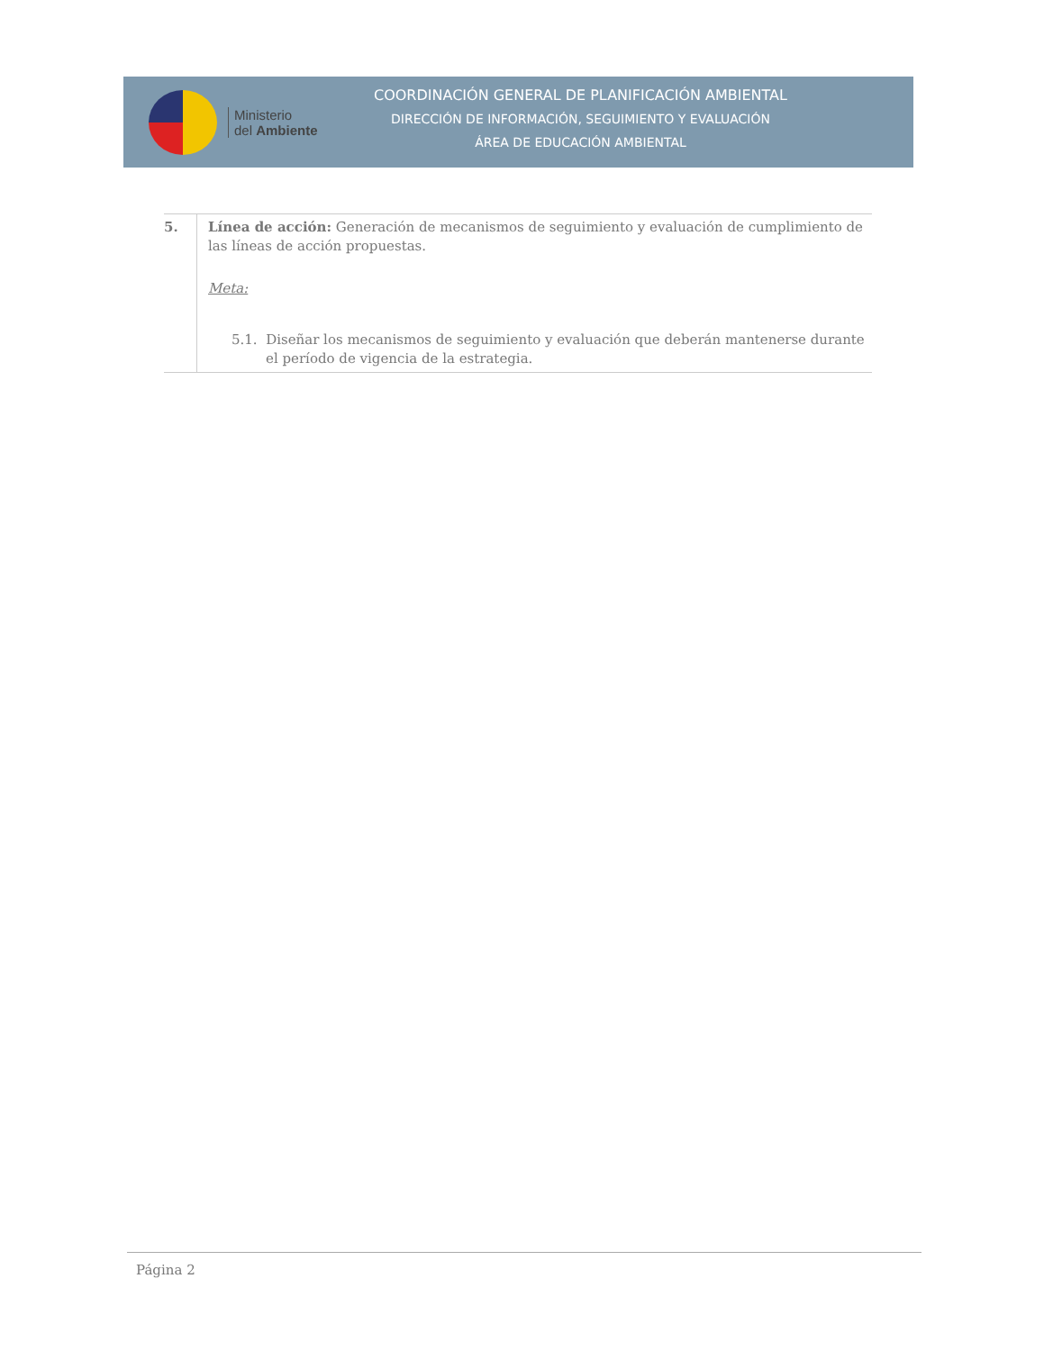Ministerio
del Ambiente
COORDINACIÓN GENERAL DE PLANIFICACIÓN AMBIENTAL
DIRECCIÓN DE INFORMACIÓN, SEGUIMIENTO Y EVALUACIÓN
ÁREA DE EDUCACIÓN AMBIENTAL
| 5. | Línea de acción: Generación de mecanismos de seguimiento y evaluación de cumplimiento de las líneas de acción propuestas. Meta: 5.1. Diseñar los mecanismos de seguimiento y evaluación que deberán mantenerse durante el período de vigencia de la estrategia. |
Página 2